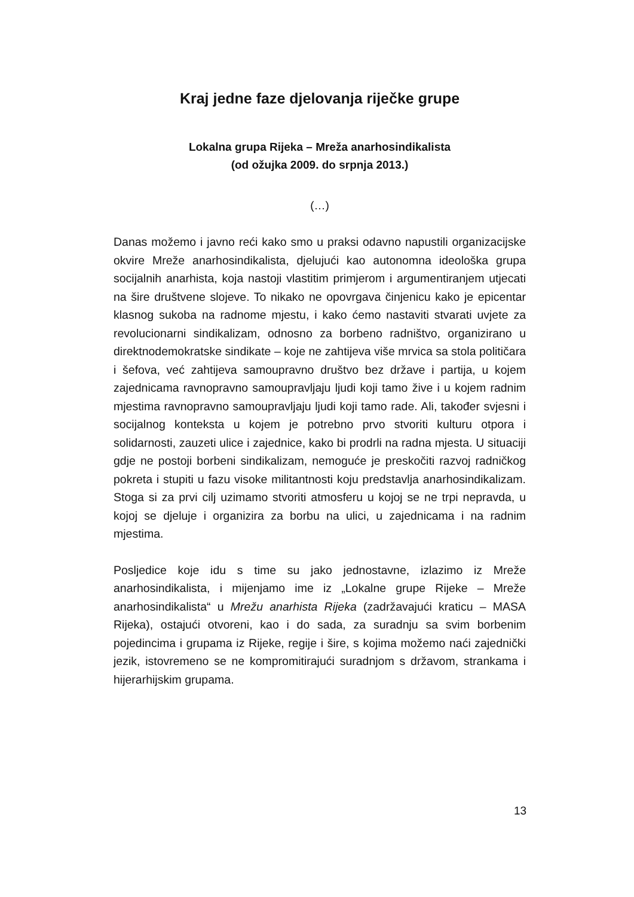Kraj jedne faze djelovanja riječke grupe
Lokalna grupa Rijeka – Mreža anarhosindikalista
(od ožujka 2009. do srpnja 2013.)
(…)
Danas možemo i javno reći kako smo u praksi odavno napustili organizacijske okvire Mreže anarhosindikalista, djelujući kao autonomna ideološka grupa socijalnih anarhista, koja nastoji vlastitim primjerom i argumentiranjem utjecati na šire društvene slojeve. To nikako ne opovrgava činjenicu kako je epicentar klasnog sukoba na radnome mjestu, i kako ćemo nastaviti stvarati uvjete za revolucionarni sindikalizam, odnosno za borbeno radništvo, organizirano u direktnodemokratske sindikate – koje ne zahtijeva više mrvica sa stola političara i šefova, već zahtijeva samoupravno društvo bez države i partija, u kojem zajednicama ravnopravno samoupravljaju ljudi koji tamo žive i u kojem radnim mjestima ravnopravno samoupravljaju ljudi koji tamo rade. Ali, također svjesni i socijalnog konteksta u kojem je potrebno prvo stvoriti kulturu otpora i solidarnosti, zauzeti ulice i zajednice, kako bi prodrli na radna mjesta. U situaciji gdje ne postoji borbeni sindikalizam, nemoguće je preskočiti razvoj radničkog pokreta i stupiti u fazu visoke militantnosti koju predstavlja anarhosindikalizam. Stoga si za prvi cilj uzimamo stvoriti atmosferu u kojoj se ne trpi nepravda, u kojoj se djeluje i organizira za borbu na ulici, u zajednicama i na radnim mjestima.
Posljedice koje idu s time su jako jednostavne, izlazimo iz Mreže anarhosindikalista, i mijenjamo ime iz „Lokalne grupe Rijeke – Mreže anarhosindikalista“ u Mrežu anarhista Rijeka (zadržavajući kraticu – MASA Rijeka), ostajući otvoreni, kao i do sada, za suradnju sa svim borbenim pojedincima i grupama iz Rijeke, regije i šire, s kojima možemo naći zajednički jezik, istovremeno se ne kompromitirajući suradnjom s državom, strankama i hijerarhijskim grupama.
13